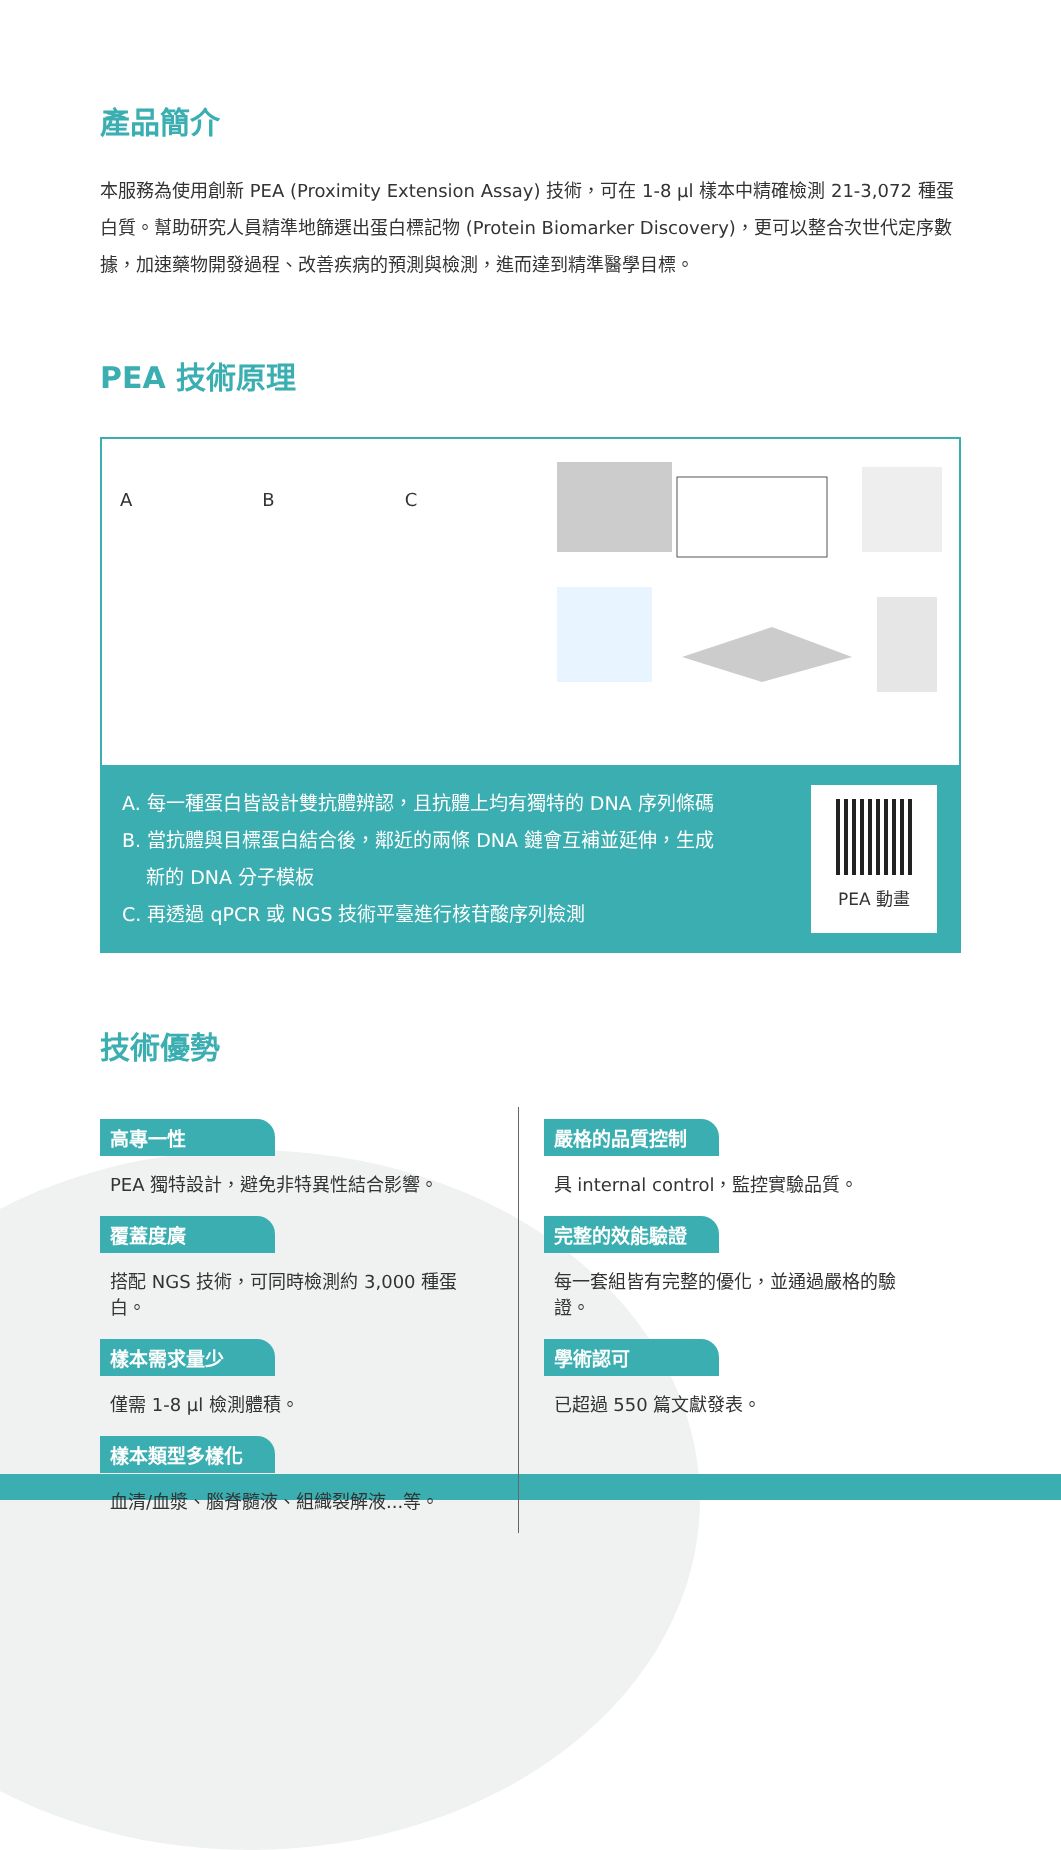產品簡介
本服務為使用創新 PEA (Proximity Extension Assay) 技術，可在 1-8 µl 樣本中精確檢測 21-3,072 種蛋白質。幫助研究人員精準地篩選出蛋白標記物 (Protein Biomarker Discovery)，更可以整合次世代定序數據，加速藥物開發過程、改善疾病的預測與檢測，進而達到精準醫學目標。
PEA 技術原理
A B C
A. 每一種蛋白皆設計雙抗體辨認，且抗體上均有獨特的 DNA 序列條碼
B. 當抗體與目標蛋白結合後，鄰近的兩條 DNA 鏈會互補並延伸，生成
新的 DNA 分子模板
C. 再透過 qPCR 或 NGS 技術平臺進行核苷酸序列檢測
PEA 動畫
技術優勢
高專一性
PEA 獨特設計，避免非特異性結合影響。
覆蓋度廣
搭配 NGS 技術，可同時檢測約 3,000 種蛋白。
樣本需求量少
僅需 1-8 µl 檢測體積。
樣本類型多樣化
血清/血漿、腦脊髓液、組織裂解液...等。
嚴格的品質控制
具 internal control，監控實驗品質。
完整的效能驗證
每一套組皆有完整的優化，並通過嚴格的驗證。
學術認可
已超過 550 篇文獻發表。